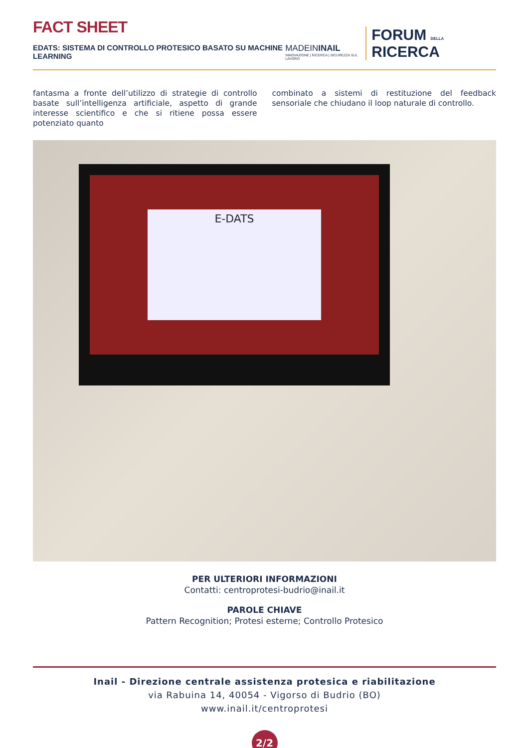FACT SHEET
EDATS: SISTEMA DI CONTROLLO PROTESICO BASATO SU MACHINE LEARNING
MADEININAIL
INNOVAZIONE | RICERCA | SICUREZZA SUL LAVORO
FORUM DELLA RICERCA
fantasma a fronte dell’utilizzo di strategie di controllo basate sull’intelligenza artificiale, aspetto di grande interesse scientifico e che si ritiene possa essere potenziato quanto
combinato a sistemi di restituzione del feedback sensoriale che chiudano il loop naturale di controllo.
E-DATS
PER ULTERIORI INFORMAZIONI
Contatti: centroprotesi-budrio@inail.it
PAROLE CHIAVE
Pattern Recognition; Protesi esterne; Controllo Protesico
Inail - Direzione centrale assistenza protesica e riabilitazione
via Rabuina 14, 40054 - Vigorso di Budrio (BO)
www.inail.it/centroprotesi
2/2